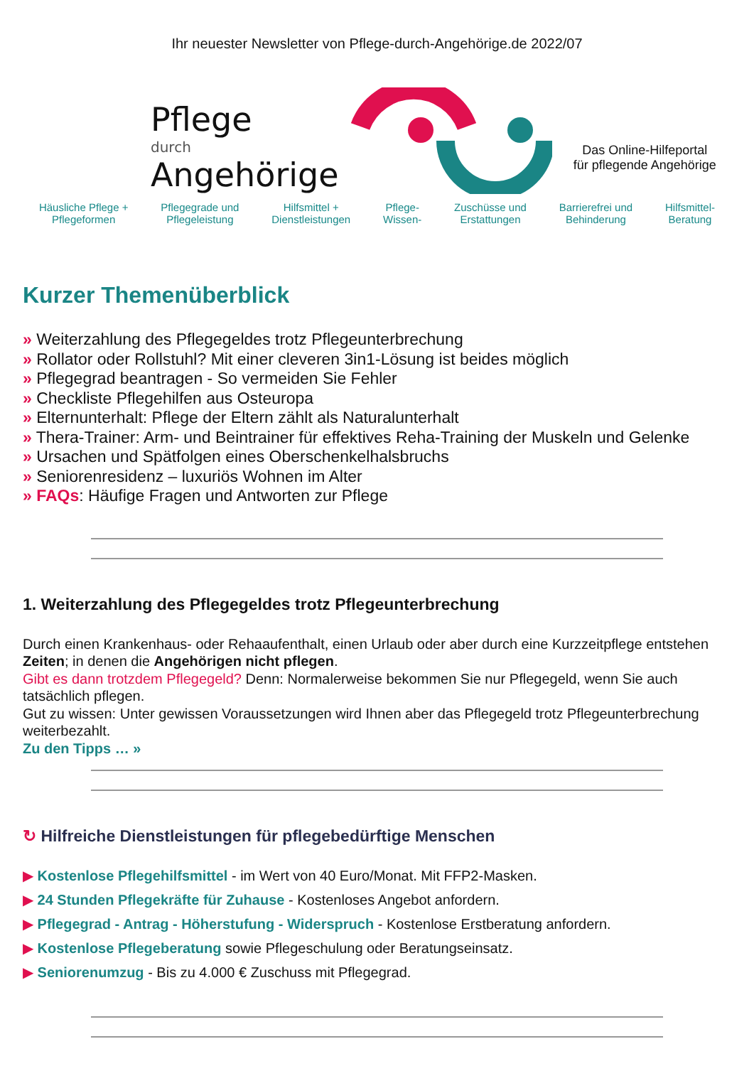Ihr neuester Newsletter von Pflege-durch-Angehörige.de 2022/07
Pflege
durch
Angehörige
Das Online-Hilfeportal
für pflegende Angehörige
Häusliche Pflege +
Pflegeformen
Pflegegrade und
Pflegeleistung
Hilfsmittel +
Dienstleistungen
Pflege-
Wissen-
Zuschüsse und
Erstattungen
Barrierefrei und
Behinderung
Hilfsmittel-
Beratung
Kurzer Themenüberblick
» Weiterzahlung des Pflegegeldes trotz Pflegeunterbrechung
» Rollator oder Rollstuhl? Mit einer cleveren 3in1-Lösung ist beides möglich
» Pflegegrad beantragen - So vermeiden Sie Fehler
» Checkliste Pflegehilfen aus Osteuropa
» Elternunterhalt: Pflege der Eltern zählt als Naturalunterhalt
» Thera-Trainer: Arm- und Beintrainer für effektives Reha-Training der Muskeln und Gelenke
» Ursachen und Spätfolgen eines Oberschenkelhalsbruchs
» Seniorenresidenz – luxuriös Wohnen im Alter
» FAQs: Häufige Fragen und Antworten zur Pflege
1. Weiterzahlung des Pflegegeldes trotz Pflegeunterbrechung
Durch einen Krankenhaus- oder Rehaaufenthalt, einen Urlaub oder aber durch eine Kurzzeitpflege entstehen Zeiten; in denen die Angehörigen nicht pflegen.
Gibt es dann trotzdem Pflegegeld? Denn: Normalerweise bekommen Sie nur Pflegegeld, wenn Sie auch tatsächlich pflegen.
Gut zu wissen: Unter gewissen Voraussetzungen wird Ihnen aber das Pflegegeld trotz Pflegeunterbrechung weiterbezahlt.
Zu den Tipps … »
↻ Hilfreiche Dienstleistungen für pflegebedürftige Menschen
▶ Kostenlose Pflegehilfsmittel - im Wert von 40 Euro/Monat. Mit FFP2-Masken.
▶ 24 Stunden Pflegekräfte für Zuhause - Kostenloses Angebot anfordern.
▶ Pflegegrad - Antrag - Höherstufung - Widerspruch - Kostenlose Erstberatung anfordern.
▶ Kostenlose Pflegeberatung sowie Pflegeschulung oder Beratungseinsatz.
▶ Seniorenumzug - Bis zu 4.000 € Zuschuss mit Pflegegrad.